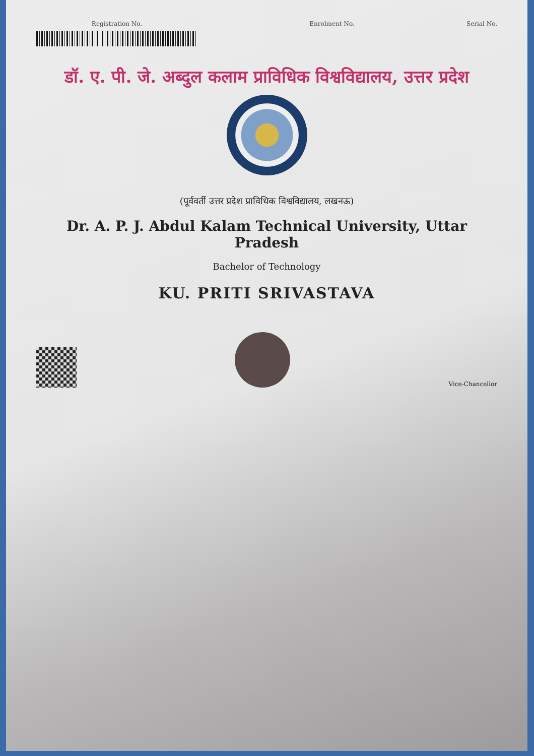Registration No. Enrolment No. Serial No.
डॉ. ए. पी. जे. अब्दुल कलाम प्राविधिक विश्वविद्यालय, उत्तर प्रदेश
(पूर्ववर्ती उत्तर प्रदेश प्राविधिक विश्वविद्यालय, लखनऊ)
Dr. A. P. J. Abdul Kalam Technical University, Uttar Pradesh
Bachelor of Technology
KU. PRITI SRIVASTAVA
Vice-Chancellor